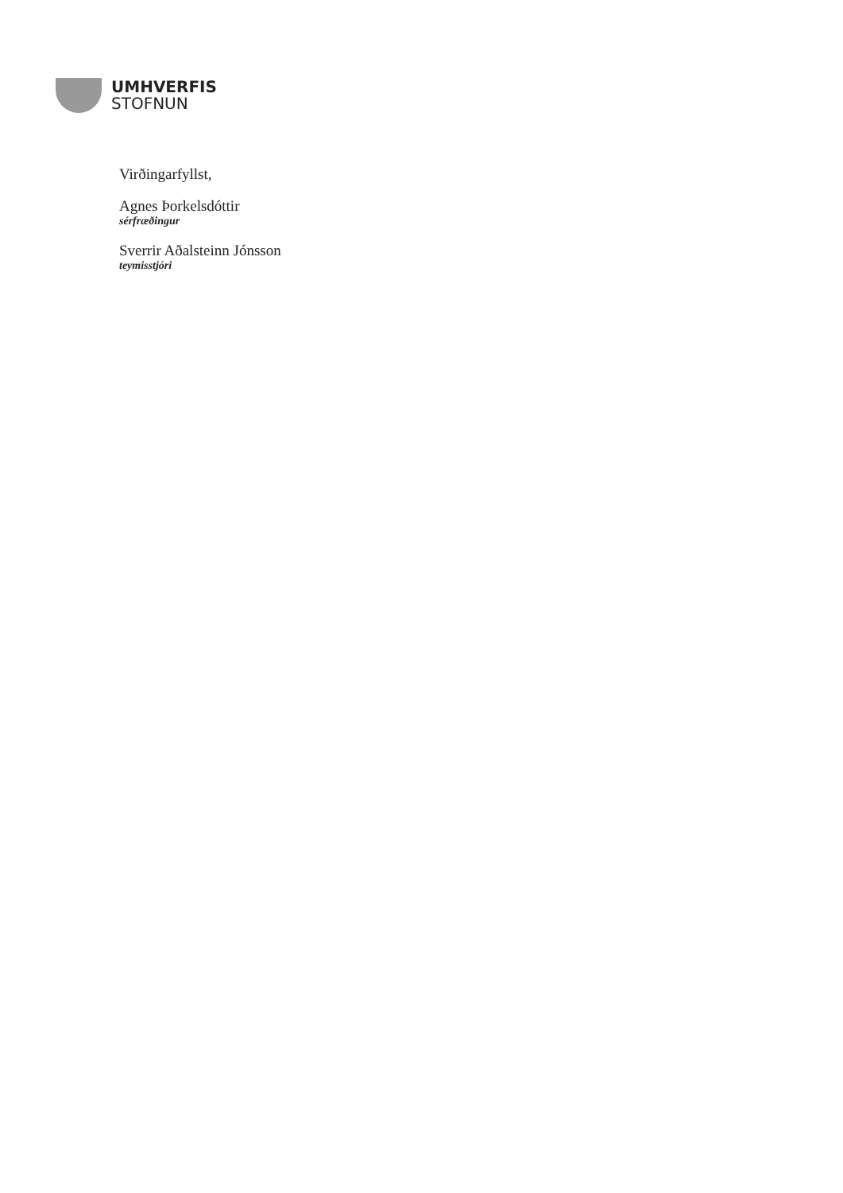UMHVERFIS
STOFNUN
Virðingarfyllst,
Agnes Þorkelsdóttir
sérfræðingur
Sverrir Aðalsteinn Jónsson
teymisstjóri